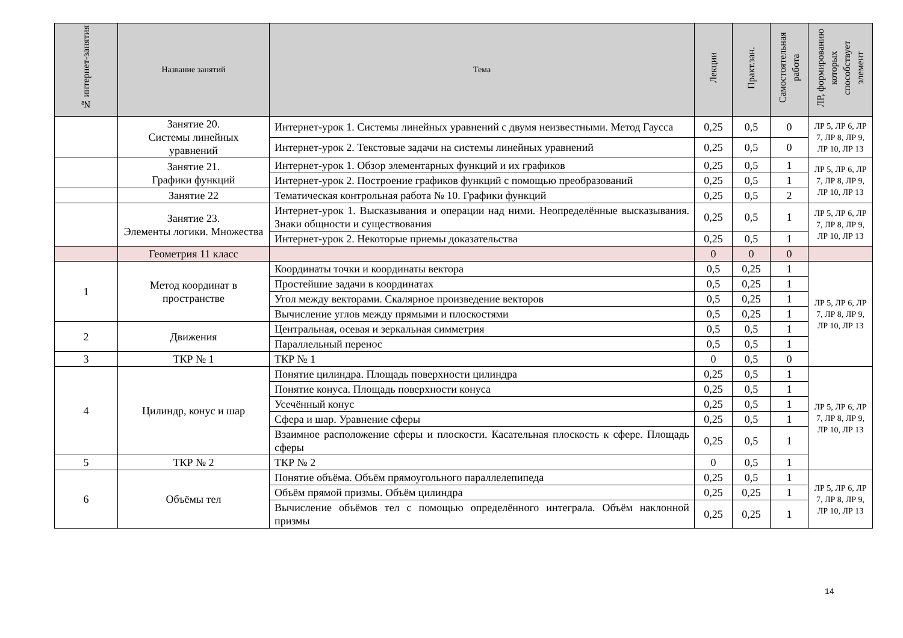| № интернет-занятия | Название занятий | Тема | Лекции | Практ.зан. | Самостоятельная работа | ЛР, формированию которых способствует элемент |
| --- | --- | --- | --- | --- | --- | --- |
| | Занятие 20. Системы линейных уравнений | Интернет-урок 1. Системы линейных уравнений с двумя неизвестными. Метод Гаусса | 0,25 | 0,5 | 0 | ЛР 5, ЛР 6, ЛР 7, ЛР 8, ЛР 9, ЛР 10, ЛР 13 |
| | | Интернет-урок 2. Текстовые задачи на системы линейных уравнений | 0,25 | 0,5 | 0 | |
| | Занятие 21. Графики функций | Интернет-урок 1. Обзор элементарных функций и их графиков | 0,25 | 0,5 | 1 | ЛР 5, ЛР 6, ЛР 7, ЛР 8, ЛР 9, ЛР 10, ЛР 13 |
| | | Интернет-урок 2. Построение графиков функций с помощью преобразований | 0,25 | 0,5 | 1 | |
| | Занятие 22 | Тематическая контрольная работа № 10. Графики функций | 0,25 | 0,5 | 2 | |
| | Занятие 23. Элементы логики. Множества | Интернет-урок 1. Высказывания и операции над ними. Неопределённые высказывания. Знаки общности и существования | 0,25 | 0,5 | 1 | ЛР 5, ЛР 6, ЛР 7, ЛР 8, ЛР 9, ЛР 10, ЛР 13 |
| | | Интернет-урок 2. Некоторые приемы доказательства | 0,25 | 0,5 | 1 | |
| | Геометрия 11 класс | | 0 | 0 | 0 | |
| 1 | Метод координат в пространстве | Координаты точки и координаты вектора | 0,5 | 0,25 | 1 | ЛР 5, ЛР 6, ЛР 7, ЛР 8, ЛР 9, ЛР 10, ЛР 13 |
| | | Простейшие задачи в координатах | 0,5 | 0,25 | 1 | |
| | | Угол между векторами. Скалярное произведение векторов | 0,5 | 0,25 | 1 | |
| | | Вычисление углов между прямыми и плоскостями | 0,5 | 0,25 | 1 | |
| 2 | Движения | Центральная, осевая и зеркальная симметрия | 0,5 | 0,5 | 1 | |
| | | Параллельный перенос | 0,5 | 0,5 | 1 | |
| 3 | ТКР № 1 | ТКР № 1 | 0 | 0,5 | 0 | |
| 4 | Цилиндр, конус и шар | Понятие цилиндра. Площадь поверхности цилиндра | 0,25 | 0,5 | 1 | ЛР 5, ЛР 6, ЛР 7, ЛР 8, ЛР 9, ЛР 10, ЛР 13 |
| | | Понятие конуса. Площадь поверхности конуса | 0,25 | 0,5 | 1 | |
| | | Усечённый конус | 0,25 | 0,5 | 1 | |
| | | Сфера и шар. Уравнение сферы | 0,25 | 0,5 | 1 | |
| | | Взаимное расположение сферы и плоскости. Касательная плоскость к сфере. Площадь сферы | 0,25 | 0,5 | 1 | |
| 5 | ТКР № 2 | ТКР № 2 | 0 | 0,5 | 1 | |
| 6 | Объёмы тел | Понятие объёма. Объём прямоугольного параллелепипеда | 0,25 | 0,5 | 1 | ЛР 5, ЛР 6, ЛР 7, ЛР 8, ЛР 9, ЛР 10, ЛР 13 |
| | | Объём прямой призмы. Объём цилиндра | 0,25 | 0,25 | 1 | |
| | | Вычисление объёмов тел с помощью определённого интеграла. Объём наклонной призмы | 0,25 | 0,25 | 1 | |
14